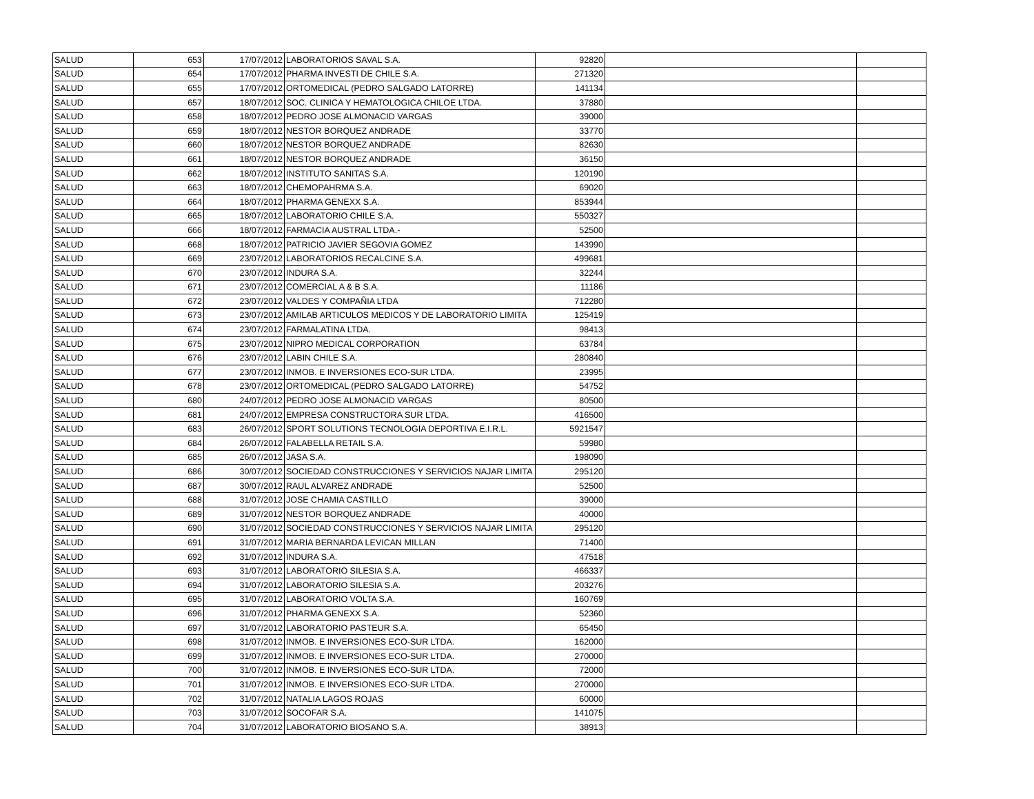| SALUD | 653 | 17/07/2012 | LABORATORIOS SAVAL S.A. | 92820 | | |
| SALUD | 654 | 17/07/2012 | PHARMA INVESTI DE CHILE S.A. | 271320 | | |
| SALUD | 655 | 17/07/2012 | ORTOMEDICAL (PEDRO SALGADO LATORRE) | 141134 | | |
| SALUD | 657 | 18/07/2012 | SOC. CLINICA Y HEMATOLOGICA CHILOE LTDA. | 37880 | | |
| SALUD | 658 | 18/07/2012 | PEDRO JOSE ALMONACID VARGAS | 39000 | | |
| SALUD | 659 | 18/07/2012 | NESTOR BORQUEZ ANDRADE | 33770 | | |
| SALUD | 660 | 18/07/2012 | NESTOR BORQUEZ ANDRADE | 82630 | | |
| SALUD | 661 | 18/07/2012 | NESTOR BORQUEZ ANDRADE | 36150 | | |
| SALUD | 662 | 18/07/2012 | INSTITUTO SANITAS S.A. | 120190 | | |
| SALUD | 663 | 18/07/2012 | CHEMOPAHRMA S.A. | 69020 | | |
| SALUD | 664 | 18/07/2012 | PHARMA GENEXX S.A. | 853944 | | |
| SALUD | 665 | 18/07/2012 | LABORATORIO CHILE S.A. | 550327 | | |
| SALUD | 666 | 18/07/2012 | FARMACIA AUSTRAL LTDA.- | 52500 | | |
| SALUD | 668 | 18/07/2012 | PATRICIO JAVIER SEGOVIA GOMEZ | 143990 | | |
| SALUD | 669 | 23/07/2012 | LABORATORIOS RECALCINE S.A. | 499681 | | |
| SALUD | 670 | 23/07/2012 | INDURA S.A. | 32244 | | |
| SALUD | 671 | 23/07/2012 | COMERCIAL A & B S.A. | 11186 | | |
| SALUD | 672 | 23/07/2012 | VALDES Y COMPAÑIA LTDA | 712280 | | |
| SALUD | 673 | 23/07/2012 | AMILAB ARTICULOS MEDICOS Y DE LABORATORIO LIMITA | 125419 | | |
| SALUD | 674 | 23/07/2012 | FARMALATINA LTDA. | 98413 | | |
| SALUD | 675 | 23/07/2012 | NIPRO MEDICAL CORPORATION | 63784 | | |
| SALUD | 676 | 23/07/2012 | LABIN CHILE S.A. | 280840 | | |
| SALUD | 677 | 23/07/2012 | INMOB. E INVERSIONES ECO-SUR LTDA. | 23995 | | |
| SALUD | 678 | 23/07/2012 | ORTOMEDICAL (PEDRO SALGADO LATORRE) | 54752 | | |
| SALUD | 680 | 24/07/2012 | PEDRO JOSE ALMONACID VARGAS | 80500 | | |
| SALUD | 681 | 24/07/2012 | EMPRESA CONSTRUCTORA SUR LTDA. | 416500 | | |
| SALUD | 683 | 26/07/2012 | SPORT SOLUTIONS TECNOLOGIA DEPORTIVA E.I.R.L. | 5921547 | | |
| SALUD | 684 | 26/07/2012 | FALABELLA RETAIL S.A. | 59980 | | |
| SALUD | 685 | 26/07/2012 | JASA S.A. | 198090 | | |
| SALUD | 686 | 30/07/2012 | SOCIEDAD CONSTRUCCIONES Y SERVICIOS NAJAR LIMITA | 295120 | | |
| SALUD | 687 | 30/07/2012 | RAUL ALVAREZ ANDRADE | 52500 | | |
| SALUD | 688 | 31/07/2012 | JOSE CHAMIA CASTILLO | 39000 | | |
| SALUD | 689 | 31/07/2012 | NESTOR BORQUEZ ANDRADE | 40000 | | |
| SALUD | 690 | 31/07/2012 | SOCIEDAD CONSTRUCCIONES Y SERVICIOS NAJAR LIMITA | 295120 | | |
| SALUD | 691 | 31/07/2012 | MARIA BERNARDA LEVICAN MILLAN | 71400 | | |
| SALUD | 692 | 31/07/2012 | INDURA S.A. | 47518 | | |
| SALUD | 693 | 31/07/2012 | LABORATORIO SILESIA S.A. | 466337 | | |
| SALUD | 694 | 31/07/2012 | LABORATORIO SILESIA S.A. | 203276 | | |
| SALUD | 695 | 31/07/2012 | LABORATORIO VOLTA S.A. | 160769 | | |
| SALUD | 696 | 31/07/2012 | PHARMA GENEXX S.A. | 52360 | | |
| SALUD | 697 | 31/07/2012 | LABORATORIO PASTEUR S.A. | 65450 | | |
| SALUD | 698 | 31/07/2012 | INMOB. E INVERSIONES ECO-SUR LTDA. | 162000 | | |
| SALUD | 699 | 31/07/2012 | INMOB. E INVERSIONES ECO-SUR LTDA. | 270000 | | |
| SALUD | 700 | 31/07/2012 | INMOB. E INVERSIONES ECO-SUR LTDA. | 72000 | | |
| SALUD | 701 | 31/07/2012 | INMOB. E INVERSIONES ECO-SUR LTDA. | 270000 | | |
| SALUD | 702 | 31/07/2012 | NATALIA LAGOS ROJAS | 60000 | | |
| SALUD | 703 | 31/07/2012 | SOCOFAR S.A. | 141075 | | |
| SALUD | 704 | 31/07/2012 | LABORATORIO BIOSANO S.A. | 38913 | | |